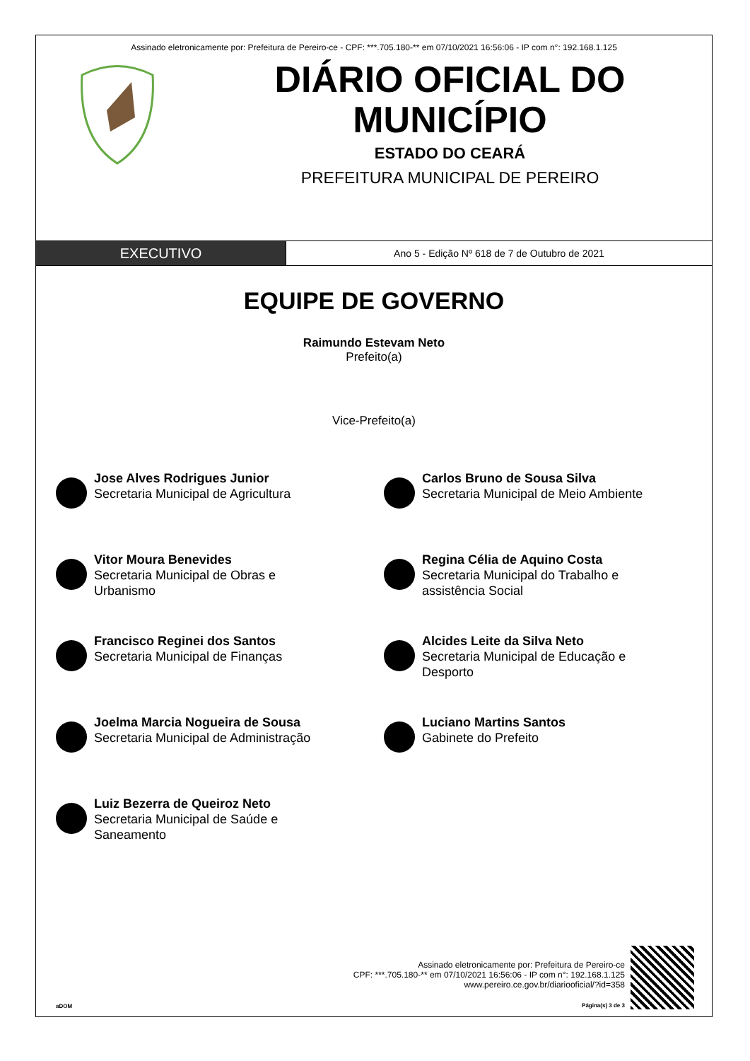Assinado eletronicamente por: Prefeitura de Pereiro-ce - CPF: ***.705.180-** em 07/10/2021 16:56:06 - IP com n°: 192.168.1.125
DIÁRIO OFICIAL DO MUNICÍPIO
ESTADO DO CEARÁ
PREFEITURA MUNICIPAL DE PEREIRO
EXECUTIVO
Ano 5 - Edição Nº 618 de 7 de Outubro de 2021
EQUIPE DE GOVERNO
Raimundo Estevam Neto
Prefeito(a)
Vice-Prefeito(a)
Jose Alves Rodrigues Junior
Secretaria Municipal de Agricultura
Carlos Bruno de Sousa Silva
Secretaria Municipal de Meio Ambiente
Vitor Moura Benevides
Secretaria Municipal de Obras e
Urbanismo
Regina Célia de Aquino Costa
Secretaria Municipal do Trabalho e
assistência Social
Francisco Reginei dos Santos
Secretaria Municipal de Finanças
Alcides Leite da Silva Neto
Secretaria Municipal de Educação e
Desporto
Joelma Marcia Nogueira de Sousa
Secretaria Municipal de Administração
Luciano Martins Santos
Gabinete do Prefeito
Luiz Bezerra de Queiroz Neto
Secretaria Municipal de Saúde e
Saneamento
aDOM
Assinado eletronicamente por: Prefeitura de Pereiro-ce
CPF: ***.705.180-** em 07/10/2021 16:56:06 - IP com n°: 192.168.1.125
www.pereiro.ce.gov.br/diariooficial/?id=358
Página(s) 3 de 3